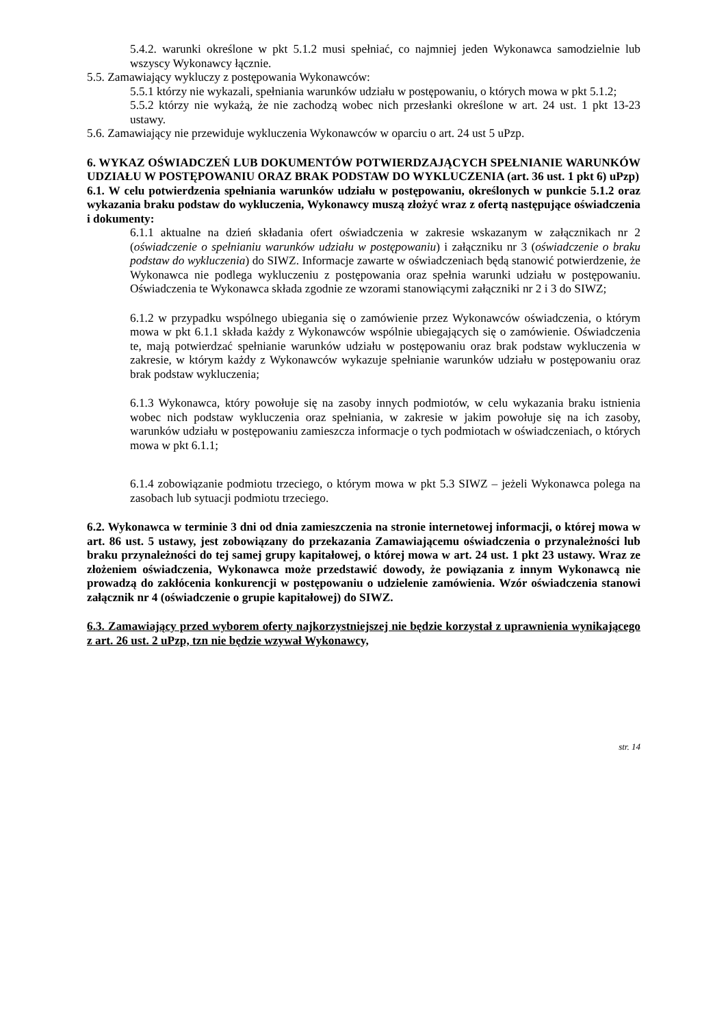5.4.2. warunki określone w pkt 5.1.2 musi spełniać, co najmniej jeden Wykonawca samodzielnie lub wszyscy Wykonawcy łącznie.
5.5. Zamawiający wykluczy z postępowania Wykonawców:
5.5.1 którzy nie wykazali, spełniania warunków udziału w postępowaniu, o których mowa w pkt 5.1.2;
5.5.2 którzy nie wykażą, że nie zachodzą wobec nich przesłanki określone w art. 24 ust. 1 pkt 13-23 ustawy.
5.6. Zamawiający nie przewiduje wykluczenia Wykonawców w oparciu o art. 24 ust 5 uPzp.
6. WYKAZ OŚWIADCZEŃ LUB DOKUMENTÓW POTWIERDZAJĄCYCH SPEŁNIANIE WARUNKÓW UDZIAŁU W POSTĘPOWANIU ORAZ BRAK PODSTAW DO WYKLUCZENIA (art. 36 ust. 1 pkt 6) uPzp)
6.1. W celu potwierdzenia spełniania warunków udziału w postępowaniu, określonych w punkcie 5.1.2 oraz wykazania braku podstaw do wykluczenia, Wykonawcy muszą złożyć wraz z ofertą następujące oświadczenia i dokumenty:
6.1.1 aktualne na dzień składania ofert oświadczenia w zakresie wskazanym w załącznikach nr 2 (oświadczenie o spełnianiu warunków udziału w postępowaniu) i załączniku nr 3 (oświadczenie o braku podstaw do wykluczenia) do SIWZ. Informacje zawarte w oświadczeniach będą stanowić potwierdzenie, że Wykonawca nie podlega wykluczeniu z postępowania oraz spełnia warunki udziału w postępowaniu. Oświadczenia te Wykonawca składa zgodnie ze wzorami stanowiącymi załączniki nr 2 i 3 do SIWZ;
6.1.2 w przypadku wspólnego ubiegania się o zamówienie przez Wykonawców oświadczenia, o którym mowa w pkt 6.1.1 składa każdy z Wykonawców wspólnie ubiegających się o zamówienie. Oświadczenia te, mają potwierdzać spełnianie warunków udziału w postępowaniu oraz brak podstaw wykluczenia w zakresie, w którym każdy z Wykonawców wykazuje spełnianie warunków udziału w postępowaniu oraz brak podstaw wykluczenia;
6.1.3 Wykonawca, który powołuje się na zasoby innych podmiotów, w celu wykazania braku istnienia wobec nich podstaw wykluczenia oraz spełniania, w zakresie w jakim powołuje się na ich zasoby, warunków udziału w postępowaniu zamieszcza informacje o tych podmiotach w oświadczeniach, o których mowa w pkt 6.1.1;
6.1.4 zobowiązanie podmiotu trzeciego, o którym mowa w pkt 5.3 SIWZ – jeżeli Wykonawca polega na zasobach lub sytuacji podmiotu trzeciego.
6.2. Wykonawca w terminie 3 dni od dnia zamieszczenia na stronie internetowej informacji, o której mowa w art. 86 ust. 5 ustawy, jest zobowiązany do przekazania Zamawiającemu oświadczenia o przynależności lub braku przynależności do tej samej grupy kapitałowej, o której mowa w art. 24 ust. 1 pkt 23 ustawy. Wraz ze złożeniem oświadczenia, Wykonawca może przedstawić dowody, że powiązania z innym Wykonawcą nie prowadzą do zakłócenia konkurencji w postępowaniu o udzielenie zamówienia. Wzór oświadczenia stanowi załącznik nr 4 (oświadczenie o grupie kapitałowej) do SIWZ.
6.3. Zamawiający przed wyborem oferty najkorzystniejszej nie będzie korzystał z uprawnienia wynikającego z art. 26 ust. 2 uPzp, tzn nie będzie wzywał Wykonawcy,
str. 14